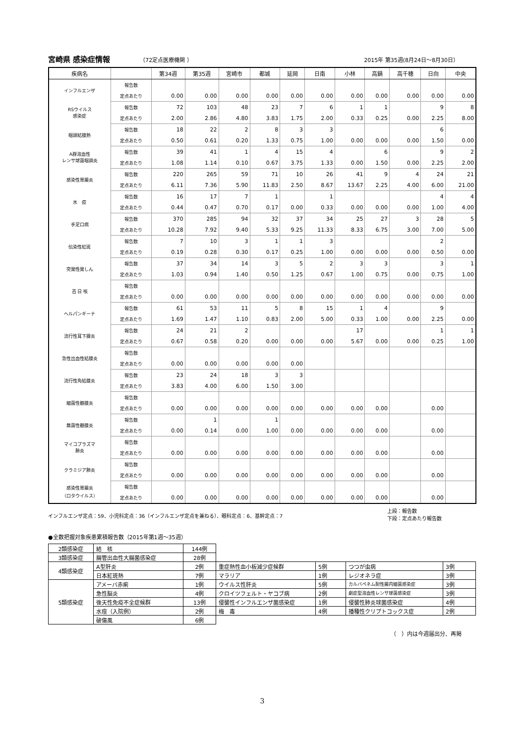宮崎県 感染症情報 （72定点医療機関 ） 2015年 第35週(8月24日～8月30日）
| 疾病名 | | 第34週 | 第35週 | 宮崎市 | 都城 | 延岡 | 日南 | 小林 | 高鍋 | 高千穂 | 日向 | 中央 |
| --- | --- | --- | --- | --- | --- | --- | --- | --- | --- | --- | --- | --- |
| インフルエンザ | 報告数 | | | | | | | | | | | |
| | 定点あたり | 0.00 | 0.00 | 0.00 | 0.00 | 0.00 | 0.00 | 0.00 | 0.00 | 0.00 | 0.00 | 0.00 |
| RSウイルス 感染症 | 報告数 | 72 | 103 | 48 | 23 | 7 | 6 | 1 | 1 | | 9 | 8 |
| | 定点あたり | 2.00 | 2.86 | 4.80 | 3.83 | 1.75 | 2.00 | 0.33 | 0.25 | 0.00 | 2.25 | 8.00 |
| 咽頭結膜熱 | 報告数 | 18 | 22 | 2 | 8 | 3 | 3 | | | | 6 | |
| | 定点あたり | 0.50 | 0.61 | 0.20 | 1.33 | 0.75 | 1.00 | 0.00 | 0.00 | 0.00 | 1.50 | 0.00 |
| A群溶血性 レンサ球菌咽頭炎 | 報告数 | 39 | 41 | 1 | 4 | 15 | 4 | | 6 | | 9 | 2 |
| | 定点あたり | 1.08 | 1.14 | 0.10 | 0.67 | 3.75 | 1.33 | 0.00 | 1.50 | 0.00 | 2.25 | 2.00 |
| 感染性胃腸炎 | 報告数 | 220 | 265 | 59 | 71 | 10 | 26 | 41 | 9 | 4 | 24 | 21 |
| | 定点あたり | 6.11 | 7.36 | 5.90 | 11.83 | 2.50 | 8.67 | 13.67 | 2.25 | 4.00 | 6.00 | 21.00 |
| 水 痘 | 報告数 | 16 | 17 | 7 | 1 | | 1 | | | | 4 | 4 |
| | 定点あたり | 0.44 | 0.47 | 0.70 | 0.17 | 0.00 | 0.33 | 0.00 | 0.00 | 0.00 | 1.00 | 4.00 |
| 手足口病 | 報告数 | 370 | 285 | 94 | 32 | 37 | 34 | 25 | 27 | 3 | 28 | 5 |
| | 定点あたり | 10.28 | 7.92 | 9.40 | 5.33 | 9.25 | 11.33 | 8.33 | 6.75 | 3.00 | 7.00 | 5.00 |
| 伝染性紅斑 | 報告数 | 7 | 10 | 3 | 1 | 1 | 3 | | | | 2 | |
| | 定点あたり | 0.19 | 0.28 | 0.30 | 0.17 | 0.25 | 1.00 | 0.00 | 0.00 | 0.00 | 0.50 | 0.00 |
| 突発性発しん | 報告数 | 37 | 34 | 14 | 3 | 5 | 2 | 3 | 3 | | 3 | 1 |
| | 定点あたり | 1.03 | 0.94 | 1.40 | 0.50 | 1.25 | 0.67 | 1.00 | 0.75 | 0.00 | 0.75 | 1.00 |
| 百 日 咳 | 報告数 | | | | | | | | | | | |
| | 定点あたり | 0.00 | 0.00 | 0.00 | 0.00 | 0.00 | 0.00 | 0.00 | 0.00 | 0.00 | 0.00 | 0.00 |
| ヘルパンギーナ | 報告数 | 61 | 53 | 11 | 5 | 8 | 15 | 1 | 4 | | 9 | |
| | 定点あたり | 1.69 | 1.47 | 1.10 | 0.83 | 2.00 | 5.00 | 0.33 | 1.00 | 0.00 | 2.25 | 0.00 |
| 流行性耳下腺炎 | 報告数 | 24 | 21 | 2 | | | | 17 | | | 1 | 1 |
| | 定点あたり | 0.67 | 0.58 | 0.20 | 0.00 | 0.00 | 0.00 | 5.67 | 0.00 | 0.00 | 0.25 | 1.00 |
| 急性出血性結膜炎 | 報告数 | | | | | | | | | | | |
| | 定点あたり | 0.00 | 0.00 | 0.00 | 0.00 | 0.00 | | | | | | |
| 流行性角結膜炎 | 報告数 | 23 | 24 | 18 | 3 | 3 | | | | | | |
| | 定点あたり | 3.83 | 4.00 | 6.00 | 1.50 | 3.00 | | | | | | |
| 細菌性髄膜炎 | 報告数 | | | | | | | | | | | |
| | 定点あたり | 0.00 | 0.00 | 0.00 | 0.00 | 0.00 | 0.00 | 0.00 | 0.00 | | 0.00 | |
| 無菌性髄膜炎 | 報告数 | | 1 | | 1 | | | | | | | |
| | 定点あたり | 0.00 | 0.14 | 0.00 | 1.00 | 0.00 | 0.00 | 0.00 | 0.00 | | 0.00 | |
| マイコプラズマ 肺炎 | 報告数 | | | | | | | | | | | |
| | 定点あたり | 0.00 | 0.00 | 0.00 | 0.00 | 0.00 | 0.00 | 0.00 | 0.00 | | 0.00 | |
| クラミジア肺炎 | 報告数 | | | | | | | | | | | |
| | 定点あたり | 0.00 | 0.00 | 0.00 | 0.00 | 0.00 | 0.00 | 0.00 | 0.00 | | 0.00 | |
| 感染性胃腸炎 （ロタウイルス） | 報告数 | | | | | | | | | | | |
| | 定点あたり | 0.00 | 0.00 | 0.00 | 0.00 | 0.00 | 0.00 | 0.00 | 0.00 | | 0.00 | |
インフルエンザ定点：59、小児科定点：36（インフルエンザ定点を兼ねる）、眼科定点：6、基幹定点：7 上段：報告数
下段：定点あたり報告数
●全数把握対象疾患累積報告数（2015年第1週～35週）
| 2類感染症 | 結 核 | 144例 | | | | |
| 3類感染症 | 腸管出血性大腸菌感染症 | 28例 | | | | |
| 4類感染症 | A型肝炎 | 2例 | 重症熱性血小板減少症候群 | 5例 | つつが虫病 | 3例 |
| | 日本紅斑熱 | 7例 | マラリア | 1例 | レジオネラ症 | 3例 |
| 5類感染症 | アメーバ赤痢 | 1例 | ウイルス性肝炎 | 5例 | カルバペネム耐性腸内細菌感染症 | 3例 |
| | 急性脳炎 | 4例 | クロイツフェルト・ヤコブ病 | 2例 | 劇症型溶血性レンサ球菌感染症 | 3例 |
| | 後天性免疫不全症候群 | 13例 | 侵襲性インフルエンザ菌感染症 | 1例 | 侵襲性肺炎球菌感染症 | 4例 |
| | 水痘（入院例） | 2例 | 梅 毒 | 4例 | 播種性クリプトコックス症 | 2例 |
| | 破傷風 | 6例 | | | | |
（　）内は今週届出分、再掲
3